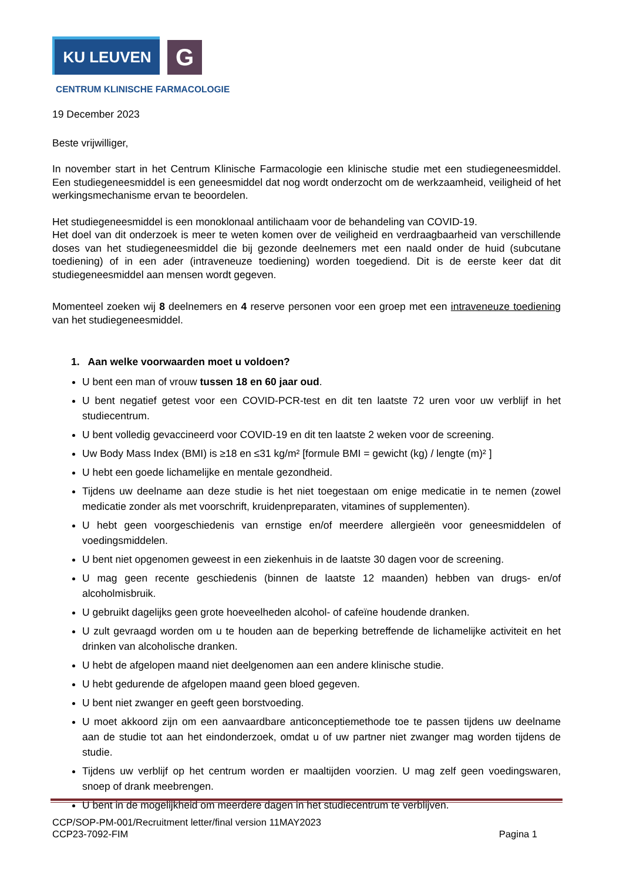KU LEUVEN
G
CENTRUM KLINISCHE FARMACOLOGIE
19 December 2023
Beste vrijwilliger,
In november start in het Centrum Klinische Farmacologie een klinische studie met een studiegeneesmiddel. Een studiegeneesmiddel is een geneesmiddel dat nog wordt onderzocht om de werkzaamheid, veiligheid of het werkingsmechanisme ervan te beoordelen.
Het studiegeneesmiddel is een monoklonaal antilichaam voor de behandeling van COVID-19.
Het doel van dit onderzoek is meer te weten komen over de veiligheid en verdraagbaarheid van verschillende doses van het studiegeneesmiddel die bij gezonde deelnemers met een naald onder de huid (subcutane toediening) of in een ader (intraveneuze toediening) worden toegediend. Dit is de eerste keer dat dit studiegeneesmiddel aan mensen wordt gegeven.
Momenteel zoeken wij 8 deelnemers en 4 reserve personen voor een groep met een intraveneuze toediening van het studiegeneesmiddel.
1. Aan welke voorwaarden moet u voldoen?
U bent een man of vrouw tussen 18 en 60 jaar oud.
U bent negatief getest voor een COVID-PCR-test en dit ten laatste 72 uren voor uw verblijf in het studiecentrum.
U bent volledig gevaccineerd voor COVID-19 en dit ten laatste 2 weken voor de screening.
Uw Body Mass Index (BMI) is ≥18 en ≤31 kg/m² [formule BMI = gewicht (kg) / lengte (m)² ]
U hebt een goede lichamelijke en mentale gezondheid.
Tijdens uw deelname aan deze studie is het niet toegestaan om enige medicatie in te nemen (zowel medicatie zonder als met voorschrift, kruidenpreparaten, vitamines of supplementen).
U hebt geen voorgeschiedenis van ernstige en/of meerdere allergieën voor geneesmiddelen of voedingsmiddelen.
U bent niet opgenomen geweest in een ziekenhuis in de laatste 30 dagen voor de screening.
U mag geen recente geschiedenis (binnen de laatste 12 maanden) hebben van drugs- en/of alcoholmisbruik.
U gebruikt dagelijks geen grote hoeveelheden alcohol- of cafeïne houdende dranken.
U zult gevraagd worden om u te houden aan de beperking betreffende de lichamelijke activiteit en het drinken van alcoholische dranken.
U hebt de afgelopen maand niet deelgenomen aan een andere klinische studie.
U hebt gedurende de afgelopen maand geen bloed gegeven.
U bent niet zwanger en geeft geen borstvoeding.
U moet akkoord zijn om een aanvaardbare anticonceptiemethode toe te passen tijdens uw deelname aan de studie tot aan het eindonderzoek, omdat u of uw partner niet zwanger mag worden tijdens de studie.
Tijdens uw verblijf op het centrum worden er maaltijden voorzien. U mag zelf geen voedingswaren, snoep of drank meebrengen.
U bent in de mogelijkheid om meerdere dagen in het studiecentrum te verblijven.
CCP/SOP-PM-001/Recruitment letter/final version 11MAY2023
CCP23-7092-FIM Pagina 1